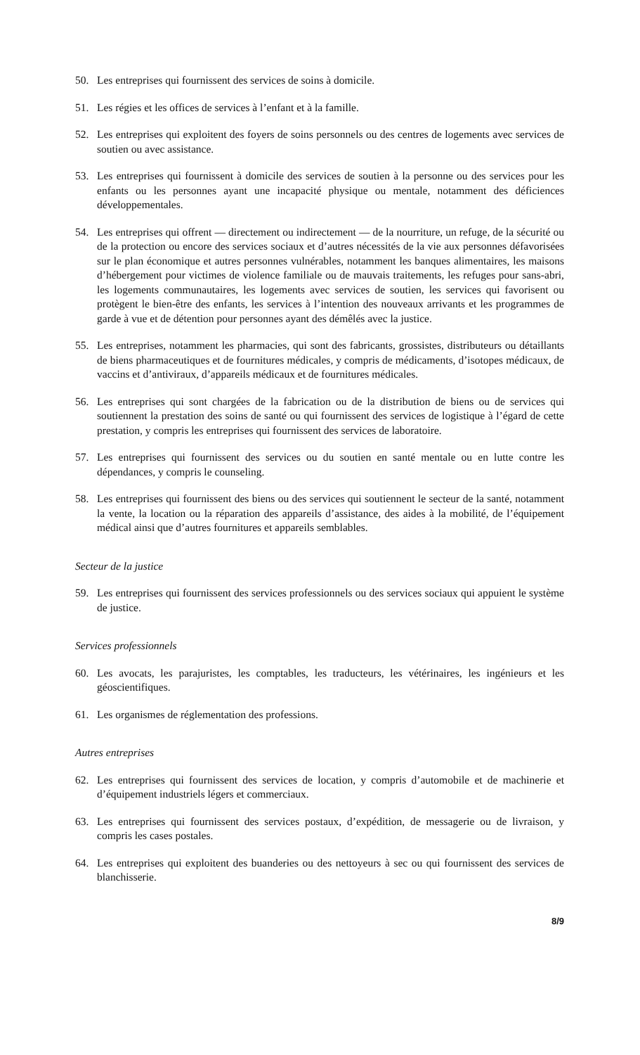50. Les entreprises qui fournissent des services de soins à domicile.
51. Les régies et les offices de services à l’enfant et à la famille.
52. Les entreprises qui exploitent des foyers de soins personnels ou des centres de logements avec services de soutien ou avec assistance.
53. Les entreprises qui fournissent à domicile des services de soutien à la personne ou des services pour les enfants ou les personnes ayant une incapacité physique ou mentale, notamment des déficiences développementales.
54. Les entreprises qui offrent — directement ou indirectement — de la nourriture, un refuge, de la sécurité ou de la protection ou encore des services sociaux et d’autres nécessités de la vie aux personnes défavorisées sur le plan économique et autres personnes vulnérables, notamment les banques alimentaires, les maisons d’hébergement pour victimes de violence familiale ou de mauvais traitements, les refuges pour sans-abri, les logements communautaires, les logements avec services de soutien, les services qui favorisent ou protègent le bien-être des enfants, les services à l’intention des nouveaux arrivants et les programmes de garde à vue et de détention pour personnes ayant des démêlés avec la justice.
55. Les entreprises, notamment les pharmacies, qui sont des fabricants, grossistes, distributeurs ou détaillants de biens pharmaceutiques et de fournitures médicales, y compris de médicaments, d’isotopes médicaux, de vaccins et d’antiviraux, d’appareils médicaux et de fournitures médicales.
56. Les entreprises qui sont chargées de la fabrication ou de la distribution de biens ou de services qui soutiennent la prestation des soins de santé ou qui fournissent des services de logistique à l’égard de cette prestation, y compris les entreprises qui fournissent des services de laboratoire.
57. Les entreprises qui fournissent des services ou du soutien en santé mentale ou en lutte contre les dépendances, y compris le counseling.
58. Les entreprises qui fournissent des biens ou des services qui soutiennent le secteur de la santé, notamment la vente, la location ou la réparation des appareils d’assistance, des aides à la mobilité, de l’équipement médical ainsi que d’autres fournitures et appareils semblables.
Secteur de la justice
59. Les entreprises qui fournissent des services professionnels ou des services sociaux qui appuient le système de justice.
Services professionnels
60. Les avocats, les parajuristes, les comptables, les traducteurs, les vétérinaires, les ingénieurs et les géoscientifiques.
61. Les organismes de réglementation des professions.
Autres entreprises
62. Les entreprises qui fournissent des services de location, y compris d’automobile et de machinerie et d’équipement industriels légers et commerciaux.
63. Les entreprises qui fournissent des services postaux, d’expédition, de messagerie ou de livraison, y compris les cases postales.
64. Les entreprises qui exploitent des buanderies ou des nettoyeurs à sec ou qui fournissent des services de blanchisserie.
8/9